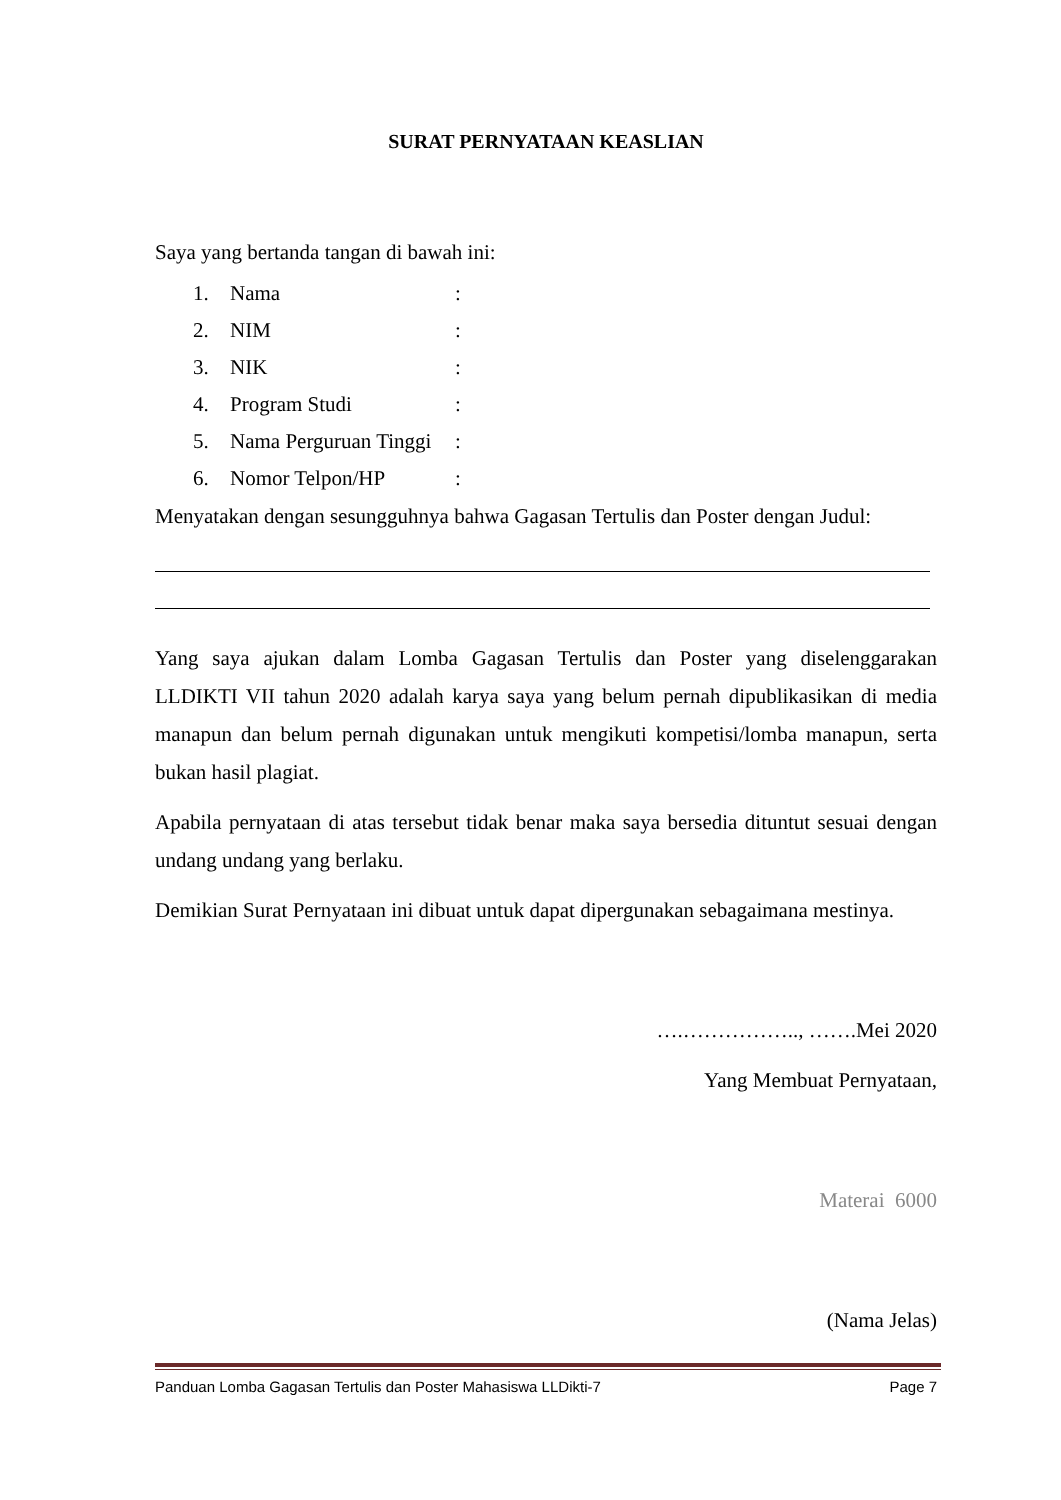SURAT PERNYATAAN KEASLIAN
Saya yang bertanda tangan di bawah ini:
| 1. | Nama | : |
| 2. | NIM | : |
| 3. | NIK | : |
| 4. | Program Studi | : |
| 5. | Nama Perguruan Tinggi | : |
| 6. | Nomor Telpon/HP | : |
Menyatakan dengan sesungguhnya bahwa Gagasan Tertulis dan Poster dengan Judul:
Yang saya ajukan dalam Lomba Gagasan Tertulis dan Poster yang diselenggarakan LLDIKTI VII tahun 2020 adalah karya saya yang belum pernah dipublikasikan di media manapun dan belum pernah digunakan untuk mengikuti kompetisi/lomba manapun, serta bukan hasil plagiat.
Apabila pernyataan di atas tersebut tidak benar maka saya bersedia dituntut sesuai dengan undang undang yang berlaku.
Demikian Surat Pernyataan ini dibuat untuk dapat dipergunakan sebagaimana mestinya.
….…………….., …….Mei 2020
Yang Membuat Pernyataan,
Materai 6000
(Nama Jelas)
Panduan Lomba Gagasan Tertulis dan Poster Mahasiswa LLDikti-7 Page 7